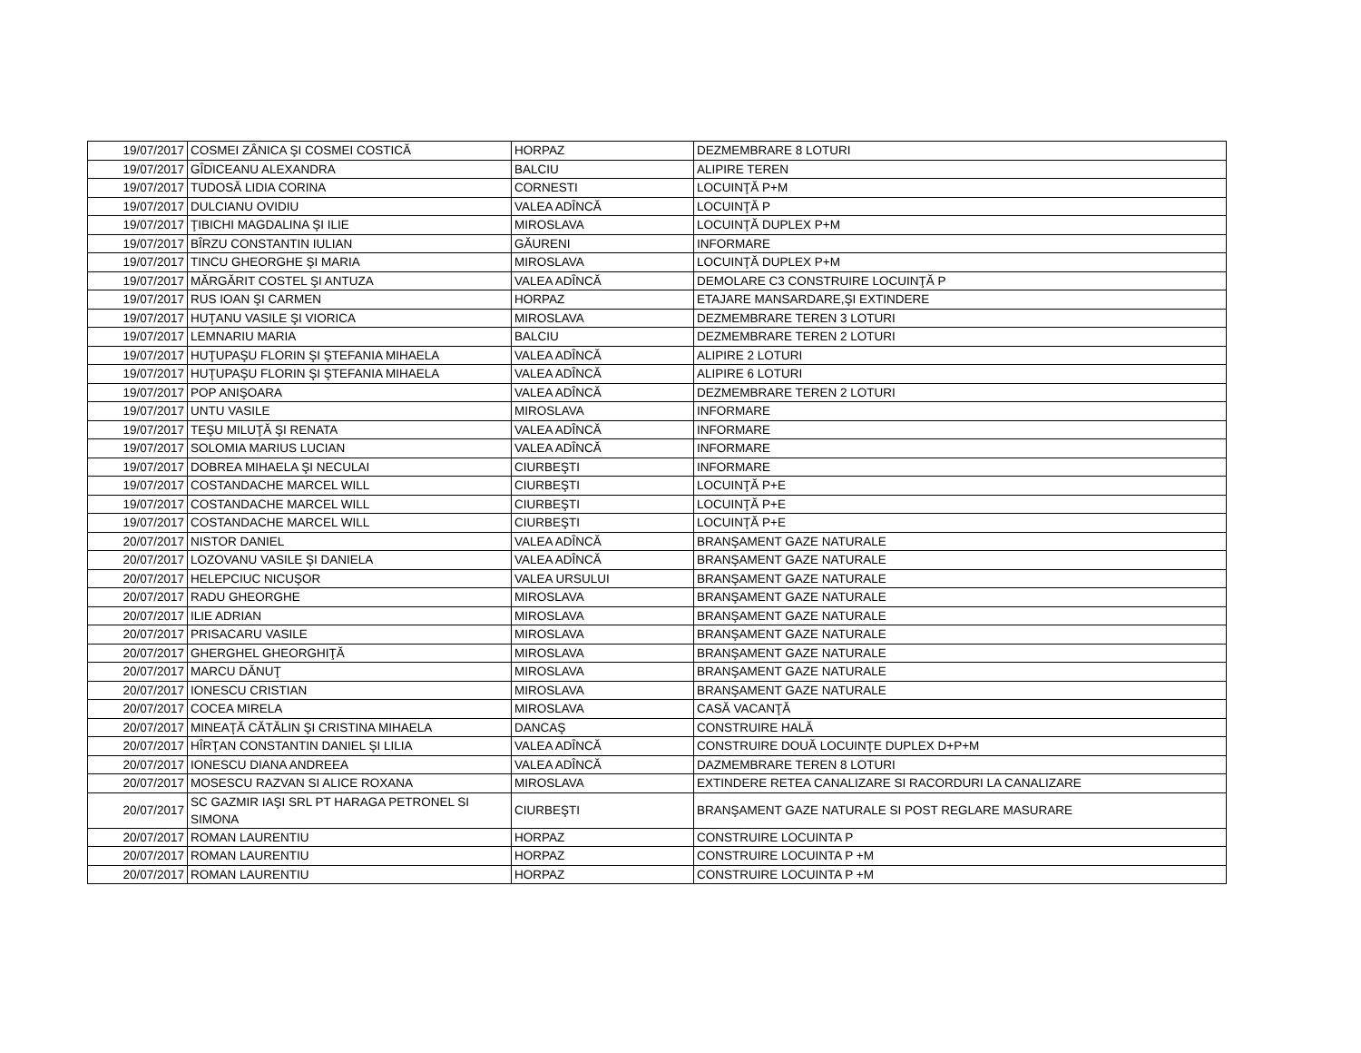| 19/07/2017 | COSMEI ZÂNICA ŞI COSMEI COSTICĂ | HORPAZ | DEZMEMBRARE 8 LOTURI |
| 19/07/2017 | GÎDICEANU ALEXANDRA | BALCIU | ALIPIRE TEREN |
| 19/07/2017 | TUDOSĂ LIDIA CORINA | CORNESTI | LOCUINŢĂ P+M |
| 19/07/2017 | DULCIANU OVIDIU | VALEA ADÎNCĂ | LOCUINŢĂ P |
| 19/07/2017 | ŢIBICHI MAGDALINA ŞI ILIE | MIROSLAVA | LOCUINŢĂ DUPLEX P+M |
| 19/07/2017 | BÎRZU CONSTANTIN IULIAN | GĂURENI | INFORMARE |
| 19/07/2017 | TINCU GHEORGHE ŞI MARIA | MIROSLAVA | LOCUINŢĂ DUPLEX P+M |
| 19/07/2017 | MĂRGĂRIT COSTEL ŞI ANTUZA | VALEA ADÎNCĂ | DEMOLARE C3 CONSTRUIRE LOCUINŢĂ P |
| 19/07/2017 | RUS IOAN ŞI CARMEN | HORPAZ | ETAJARE MANSARDARE,ŞI EXTINDERE |
| 19/07/2017 | HUŢANU VASILE ŞI VIORICA | MIROSLAVA | DEZMEMBRARE TEREN 3 LOTURI |
| 19/07/2017 | LEMNARIU MARIA | BALCIU | DEZMEMBRARE TEREN 2 LOTURI |
| 19/07/2017 | HUŢUPAŞU FLORIN ŞI ŞTEFANIA MIHAELA | VALEA ADÎNCĂ | ALIPIRE 2 LOTURI |
| 19/07/2017 | HUŢUPAŞU FLORIN ŞI ŞTEFANIA MIHAELA | VALEA ADÎNCĂ | ALIPIRE 6 LOTURI |
| 19/07/2017 | POP ANIŞOARA | VALEA ADÎNCĂ | DEZMEMBRARE TEREN 2 LOTURI |
| 19/07/2017 | UNTU VASILE | MIROSLAVA | INFORMARE |
| 19/07/2017 | TEŞU MILUŢĂ ŞI RENATA | VALEA ADÎNCĂ | INFORMARE |
| 19/07/2017 | SOLOMIA MARIUS LUCIAN | VALEA ADÎNCĂ | INFORMARE |
| 19/07/2017 | DOBREA MIHAELA ŞI NECULAI | CIURBEŞTI | INFORMARE |
| 19/07/2017 | COSTANDACHE MARCEL WILL | CIURBEŞTI | LOCUINŢĂ P+E |
| 19/07/2017 | COSTANDACHE MARCEL WILL | CIURBEŞTI | LOCUINŢĂ P+E |
| 19/07/2017 | COSTANDACHE MARCEL WILL | CIURBEŞTI | LOCUINŢĂ P+E |
| 20/07/2017 | NISTOR DANIEL | VALEA ADÎNCĂ | BRANŞAMENT GAZE NATURALE |
| 20/07/2017 | LOZOVANU VASILE ŞI DANIELA | VALEA ADÎNCĂ | BRANŞAMENT GAZE NATURALE |
| 20/07/2017 | HELEPCIUC NICUŞOR | VALEA URSULUI | BRANŞAMENT GAZE NATURALE |
| 20/07/2017 | RADU GHEORGHE | MIROSLAVA | BRANŞAMENT GAZE NATURALE |
| 20/07/2017 | ILIE ADRIAN | MIROSLAVA | BRANŞAMENT GAZE NATURALE |
| 20/07/2017 | PRISACARU VASILE | MIROSLAVA | BRANŞAMENT GAZE NATURALE |
| 20/07/2017 | GHERGHEL GHEORGHIŢĂ | MIROSLAVA | BRANŞAMENT GAZE NATURALE |
| 20/07/2017 | MARCU DĂNUŢ | MIROSLAVA | BRANŞAMENT GAZE NATURALE |
| 20/07/2017 | IONESCU CRISTIAN | MIROSLAVA | BRANŞAMENT GAZE NATURALE |
| 20/07/2017 | COCEA MIRELA | MIROSLAVA | CASĂ VACANŢĂ |
| 20/07/2017 | MINEAŢĂ CĂTĂLIN ŞI CRISTINA MIHAELA | DANCAŞ | CONSTRUIRE HALĂ |
| 20/07/2017 | HÎRŢAN CONSTANTIN DANIEL ŞI LILIA | VALEA ADÎNCĂ | CONSTRUIRE DOUĂ LOCUINŢE DUPLEX D+P+M |
| 20/07/2017 | IONESCU DIANA ANDREEA | VALEA ADÎNCĂ | DAZMEMBRARE TEREN 8 LOTURI |
| 20/07/2017 | MOSESCU RAZVAN SI ALICE ROXANA | MIROSLAVA | EXTINDERE RETEA CANALIZARE SI RACORDURI LA CANALIZARE |
| 20/07/2017 | SC GAZMIR IAŞI SRL PT HARAGA PETRONEL SI SIMONA | CIURBEŞTI | BRANŞAMENT GAZE NATURALE SI POST REGLARE MASURARE |
| 20/07/2017 | ROMAN LAURENTIU | HORPAZ | CONSTRUIRE LOCUINTA P |
| 20/07/2017 | ROMAN LAURENTIU | HORPAZ | CONSTRUIRE LOCUINTA P +M |
| 20/07/2017 | ROMAN LAURENTIU | HORPAZ | CONSTRUIRE LOCUINTA P +M |